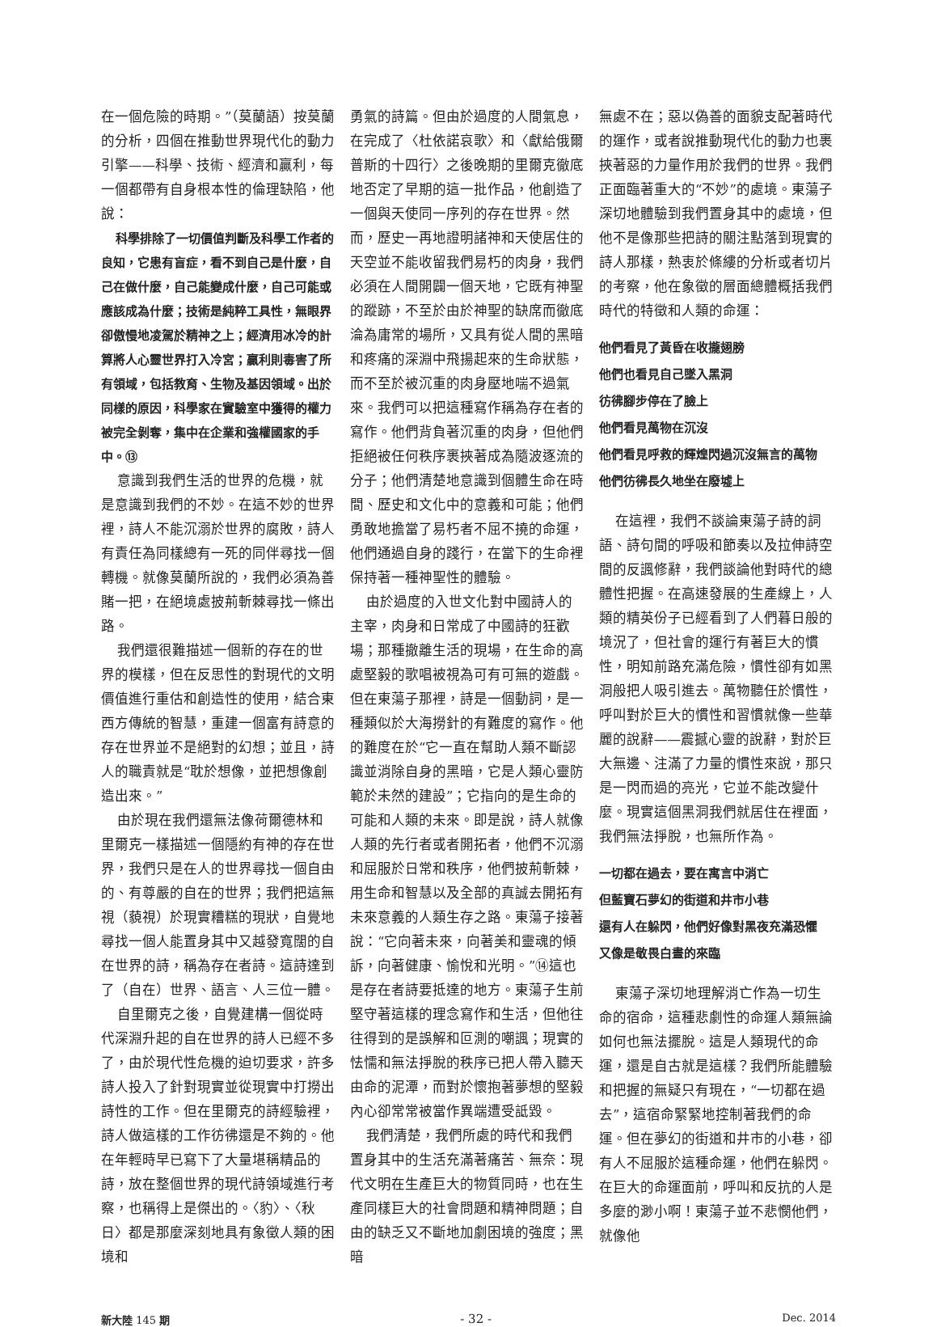在一個危險的時期。”（莫蘭語）按莫蘭的分析，四個在推動世界現代化的動力引擎——科學、技術、經濟和贏利，每一個都帶有自身根本性的倫理缺陷，他說：
科學排除了一切價值判斷及科學工作者的良知，它患有盲症，看不到自己是什麼，自己在做什麼，自己能變成什麼，自己可能或應該成為什麼；技術是純粹工具性，無眼界卻傲慢地凌駕於精神之上；經濟用冰冷的計算將人心靈世界打入冷宮；贏利則毒害了所有領域，包括教育、生物及基因領域。出於同樣的原因，科學家在實驗室中獲得的權力被完全剝奪，集中在企業和強權國家的手中。⑬
意識到我們生活的世界的危機，就是意識到我們的不妙。在這不妙的世界裡，詩人不能沉溺於世界的腐敗，詩人有責任為同樣總有一死的同伴尋找一個轉機。就像莫蘭所說的，我們必須為善賭一把，在絕境處披荊斬棘尋找一條出路。
我們還很難描述一個新的存在的世界的模樣，但在反思性的對現代的文明價值進行重估和創造性的使用，結合東西方傳統的智慧，重建一個富有詩意的存在世界並不是絕對的幻想；並且，詩人的職責就是“耽於想像，並把想像創造出來。”
由於現在我們還無法像荷爾德林和里爾克一樣描述一個隱約有神的存在世界，我們只是在人的世界尋找一個自由的、有尊嚴的自在的世界；我們把這無視（藐視）於現實糟糕的現狀，自覺地尋找一個人能置身其中又越發寬闊的自在世界的詩，稱為存在者詩。這詩達到了（自在）世界、語言、人三位一體。
自里爾克之後，自覺建構一個從時代深淵升起的自在世界的詩人已經不多了，由於現代性危機的迫切要求，許多詩人投入了針對現實並從現實中打撈出詩性的工作。但在里爾克的詩經驗裡，詩人做這樣的工作彷彿還是不夠的。他在年輕時早已寫下了大量堪稱精品的詩，放在整個世界的現代詩領域進行考察，也稱得上是傑出的。〈豹〉、〈秋日〉都是那麼深刻地具有象徵人類的困境和
勇氣的詩篇。但由於過度的人間氣息，在完成了〈杜依諾哀歌〉和〈獻給俄爾普斯的十四行〉之後晚期的里爾克徹底地否定了早期的這一批作品，他創造了一個與天使同一序列的存在世界。然而，歷史一再地證明諸神和天使居住的天空並不能收留我們易朽的肉身，我們必須在人間開闢一個天地，它既有神聖的蹤跡，不至於由於神聖的缺席而徹底淪為庸常的場所，又具有從人間的黑暗和疼痛的深淵中飛揚起來的生命狀態，而不至於被沉重的肉身壓地喘不過氣來。我們可以把這種寫作稱為存在者的寫作。他們背負著沉重的肉身，但他們拒絕被任何秩序裹挾著成為隨波逐流的分子；他們清楚地意識到個體生命在時間、歷史和文化中的意義和可能；他們勇敢地擔當了易朽者不屈不撓的命運，他們通過自身的踐行，在當下的生命裡保持著一種神聖性的體驗。
由於過度的入世文化對中國詩人的主宰，肉身和日常成了中國詩的狂歡場；那種撤離生活的現場，在生命的高處堅毅的歌唱被視為可有可無的遊戲。但在東蕩子那裡，詩是一個動詞，是一種類似於大海撈針的有難度的寫作。他的難度在於“它一直在幫助人類不斷認識並消除自身的黑暗，它是人類心靈防範於未然的建設”；它指向的是生命的可能和人類的未來。即是說，詩人就像人類的先行者或者開拓者，他們不沉溺和屈服於日常和秩序，他們披荊斬棘，用生命和智慧以及全部的真誠去開拓有未來意義的人類生存之路。東蕩子接著說：“它向著未來，向著美和靈魂的傾訴，向著健康、愉悅和光明。”⑭這也是存在者詩要抵達的地方。東蕩子生前堅守著這樣的理念寫作和生活，但他往往得到的是誤解和叵測的嘲諷；現實的怯懦和無法掙脫的秩序已把人帶入聽天由命的泥潭，而對於懷抱著夢想的堅毅內心卻常常被當作異端遭受詆毀。
我們清楚，我們所處的時代和我們置身其中的生活充滿著痛苦、無奈：現代文明在生產巨大的物質同時，也在生產同樣巨大的社會問題和精神問題；自由的缺乏又不斷地加劇困境的強度；黑暗
無處不在；惡以偽善的面貌支配著時代的運作，或者說推動現代化的動力也裹挾著惡的力量作用於我們的世界。我們正面臨著重大的“不妙”的處境。東蕩子深切地體驗到我們置身其中的處境，但他不是像那些把詩的關注點落到現實的詩人那樣，熱衷於條縷的分析或者切片的考察，他在象徵的層面總體概括我們時代的特徵和人類的命運：
他們看見了黃昏在收攏翅膀
他們也看見自己墜入黑洞
彷彿腳步停在了臉上
他們看見萬物在沉沒
他們看見呼救的輝煌閃過沉沒無言的萬物
他們彷彿長久地坐在廢墟上
在這裡，我們不談論東蕩子詩的詞語、詩句間的呼吸和節奏以及拉伸詩空間的反諷修辭，我們談論他對時代的總體性把握。在高速發展的生產線上，人類的精英份子已經看到了人們暮日般的境況了，但社會的運行有著巨大的慣性，明知前路充滿危險，慣性卻有如黑洞般把人吸引進去。萬物聽任於慣性，呼叫對於巨大的慣性和習慣就像一些華麗的說辭——震撼心靈的說辭，對於巨大無邊、注滿了力量的慣性來說，那只是一閃而過的亮光，它並不能改變什麼。現實這個黑洞我們就居住在裡面，我們無法掙脫，也無所作為。
一切都在過去，要在寓言中消亡
但藍寶石夢幻的街道和井市小巷
還有人在躲閃，他們好像對黑夜充滿恐懼
又像是敬畏白晝的來臨
東蕩子深切地理解消亡作為一切生命的宿命，這種悲劇性的命運人類無論如何也無法擺脫。這是人類現代的命運，還是自古就是這樣？我們所能體驗和把握的無疑只有現在，“一切都在過去”，這宿命緊緊地控制著我們的命運。但在夢幻的街道和井市的小巷，卻有人不屈服於這種命運，他們在躲閃。在巨大的命運面前，呼叫和反抗的人是多麼的渺小啊！東蕩子並不悲憫他們，就像他
新大陸 145 期 - 32 - Dec. 2014